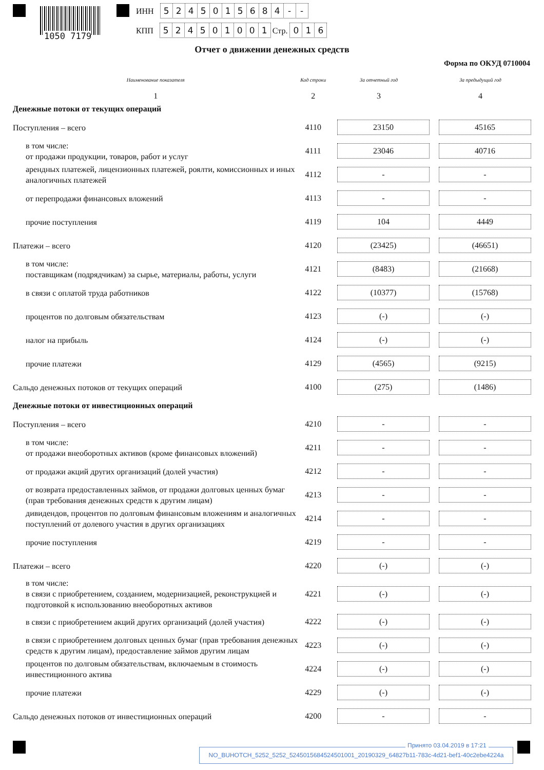1050 7179
ИНН 5245015684 - -
КПП 524501001 Стр. 016
Отчет о движении денежных средств
Форма по ОКУД 0710004
| Наименование показателя | Код строки | За отчетный год | За предыдущий год |
| --- | --- | --- | --- |
| 1 | 2 | 3 | 4 |
| Денежные потоки от текущих операций | | | |
| Поступления – всего | 4110 | 23150 | 45165 |
| в том числе: от продажи продукции, товаров, работ и услуг | 4111 | 23046 | 40716 |
| арендных платежей, лицензионных платежей, роялти, комиссионных и иных аналогичных платежей | 4112 | - | - |
| от перепродажи финансовых вложений | 4113 | - | - |
| прочие поступления | 4119 | 104 | 4449 |
| Платежи – всего | 4120 | (23425) | (46651) |
| в том числе: поставщикам (подрядчикам) за сырье, материалы, работы, услуги | 4121 | (8483) | (21668) |
| в связи с оплатой труда работников | 4122 | (10377) | (15768) |
| процентов по долговым обязательствам | 4123 | (-) | (-) |
| налог на прибыль | 4124 | (-) | (-) |
| прочие платежи | 4129 | (4565) | (9215) |
| Сальдо денежных потоков от текущих операций | 4100 | (275) | (1486) |
| Денежные потоки от инвестиционных операций | | | |
| Поступления – всего | 4210 | - | - |
| в том числе: от продажи внеоборотных активов (кроме финансовых вложений) | 4211 | - | - |
| от продажи акций других организаций (долей участия) | 4212 | - | - |
| от возврата предоставленных займов, от продажи долговых ценных бумаг (прав требования денежных средств к другим лицам) | 4213 | - | - |
| дивидендов, процентов по долговым финансовым вложениям и аналогичных поступлений от долевого участия в других организациях | 4214 | - | - |
| прочие поступления | 4219 | - | - |
| Платежи – всего | 4220 | (-) | (-) |
| в том числе: в связи с приобретением, созданием, модернизацией, реконструкцией и подготовкой к использованию внеоборотных активов | 4221 | (-) | (-) |
| в связи с приобретением акций других организаций (долей участия) | 4222 | (-) | (-) |
| в связи с приобретением долговых ценных бумаг (прав требования денежных средств к другим лицам), предоставление займов другим лицам | 4223 | (-) | (-) |
| процентов по долговым обязательствам, включаемым в стоимость инвестиционного актива | 4224 | (-) | (-) |
| прочие платежи | 4229 | (-) | (-) |
| Сальдо денежных потоков от инвестиционных операций | 4200 | - | - |
NO_BUHOTCH_5252_5252_5245015684524501001_20190329_64827b11-783c-4d21-bef1-40c2ebe4224a
Принято 03.04.2019 в 17:21